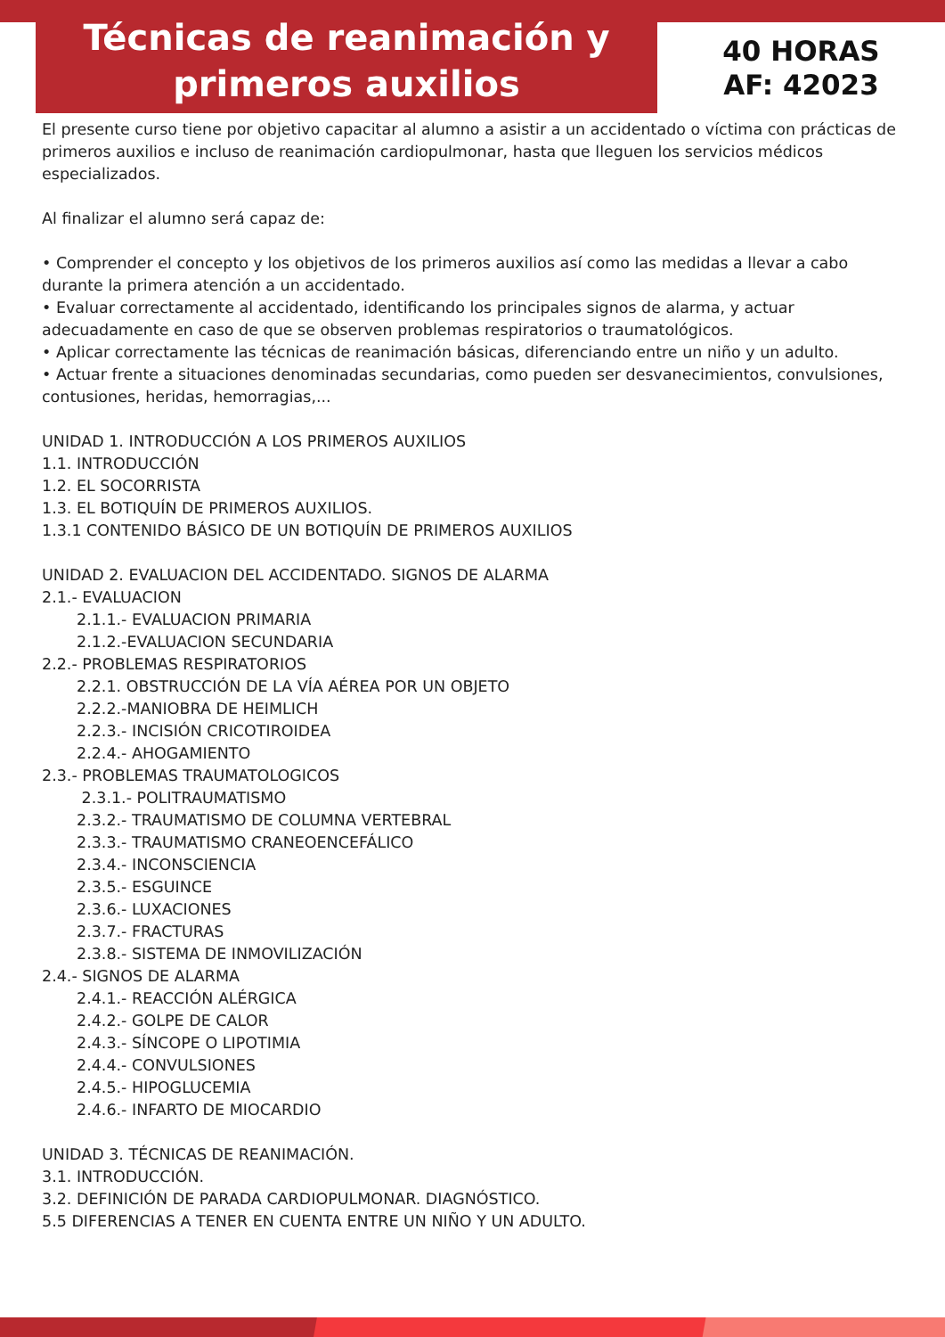Técnicas de reanimación y
primeros auxilios
40 HORAS
AF: 42023
El presente curso tiene por objetivo capacitar al alumno a asistir a un accidentado o víctima con prácticas de primeros auxilios e incluso de reanimación cardiopulmonar, hasta que lleguen los servicios médicos especializados.
Al finalizar el alumno será capaz de:
• Comprender el concepto y los objetivos de los primeros auxilios así como las medidas a llevar a cabo durante la primera atención a un accidentado.
• Evaluar correctamente al accidentado, identificando los principales signos de alarma, y actuar adecuadamente en caso de que se observen problemas respiratorios o traumatológicos.
• Aplicar correctamente las técnicas de reanimación básicas, diferenciando entre un niño y un adulto.
• Actuar frente a situaciones denominadas secundarias, como pueden ser desvanecimientos, convulsiones, contusiones, heridas, hemorragias,...
UNIDAD 1. INTRODUCCIÓN A LOS PRIMEROS AUXILIOS
1.1. INTRODUCCIÓN
1.2. EL SOCORRISTA
1.3. EL BOTIQUÍN DE PRIMEROS AUXILIOS.
1.3.1 CONTENIDO BÁSICO DE UN BOTIQUÍN DE PRIMEROS AUXILIOS
UNIDAD 2. EVALUACION DEL ACCIDENTADO. SIGNOS DE ALARMA
2.1.- EVALUACION
2.1.1.- EVALUACION PRIMARIA
2.1.2.-EVALUACION SECUNDARIA
2.2.- PROBLEMAS RESPIRATORIOS
2.2.1. OBSTRUCCIÓN DE LA VÍA AÉREA POR UN OBJETO
2.2.2.-MANIOBRA DE HEIMLICH
2.2.3.- INCISIÓN CRICOTIROIDEA
2.2.4.- AHOGAMIENTO
2.3.- PROBLEMAS TRAUMATOLOGICOS
2.3.1.- POLITRAUMATISMO
2.3.2.- TRAUMATISMO DE COLUMNA VERTEBRAL
2.3.3.- TRAUMATISMO CRANEOENCEFÁLICO
2.3.4.- INCONSCIENCIA
2.3.5.- ESGUINCE
2.3.6.- LUXACIONES
2.3.7.- FRACTURAS
2.3.8.- SISTEMA DE INMOVILIZACIÓN
2.4.- SIGNOS DE ALARMA
2.4.1.- REACCIÓN ALÉRGICA
2.4.2.- GOLPE DE CALOR
2.4.3.- SÍNCOPE O LIPOTIMIA
2.4.4.- CONVULSIONES
2.4.5.- HIPOGLUCEMIA
2.4.6.- INFARTO DE MIOCARDIO
UNIDAD 3. TÉCNICAS DE REANIMACIÓN.
3.1. INTRODUCCIÓN.
3.2. DEFINICIÓN DE PARADA CARDIOPULMONAR. DIAGNÓSTICO.
5.5 DIFERENCIAS A TENER EN CUENTA ENTRE UN NIÑO Y UN ADULTO.